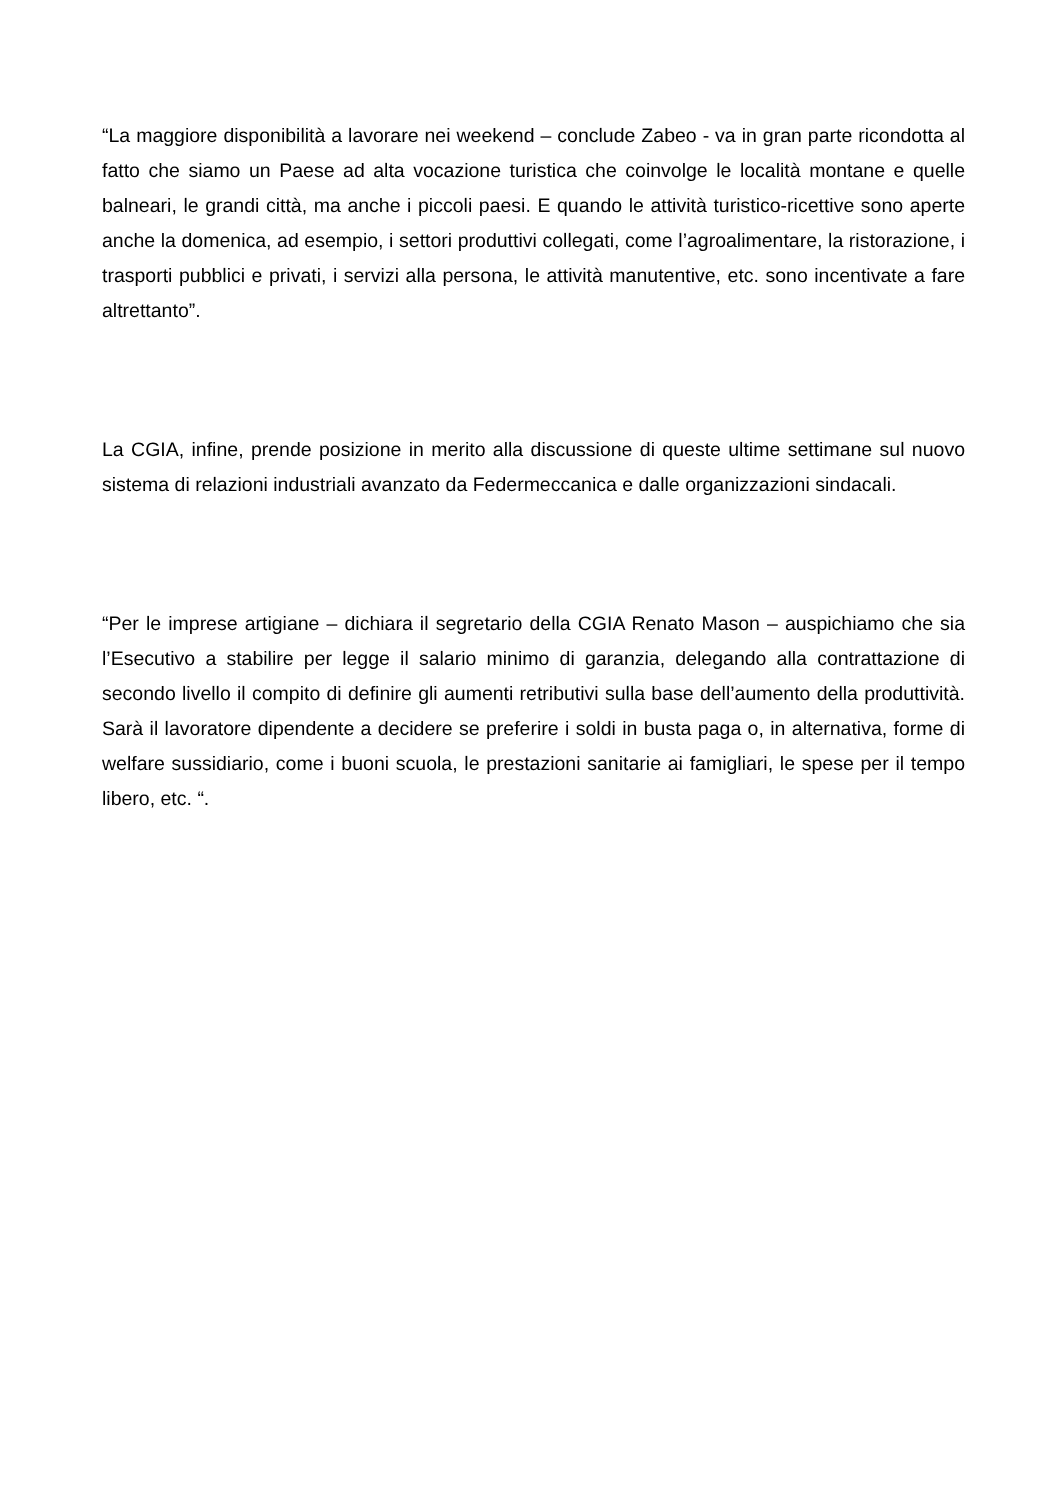“La maggiore disponibilità a lavorare nei weekend – conclude Zabeo - va in gran parte ricondotta al fatto che siamo un Paese ad alta vocazione turistica che coinvolge le località montane e quelle balneari, le grandi città, ma anche i piccoli paesi. E quando le attività turistico-ricettive sono aperte anche la domenica, ad esempio, i settori produttivi collegati, come l’agroalimentare, la ristorazione, i trasporti pubblici e privati, i servizi alla persona, le attività manutentive, etc. sono incentivate a fare altrettanto”.
La CGIA, infine, prende posizione in merito alla discussione di queste ultime settimane sul nuovo sistema di relazioni industriali avanzato da Federmeccanica e dalle organizzazioni sindacali.
“Per le imprese artigiane – dichiara il segretario della CGIA Renato Mason – auspichiamo che sia l’Esecutivo a stabilire per legge il salario minimo di garanzia, delegando alla contrattazione di secondo livello il compito di definire gli aumenti retributivi sulla base dell’aumento della produttività. Sarà il lavoratore dipendente a decidere se preferire i soldi in busta paga o, in alternativa, forme di welfare sussidiario, come i buoni scuola, le prestazioni sanitarie ai famigliari, le spese per il tempo libero, etc. “.